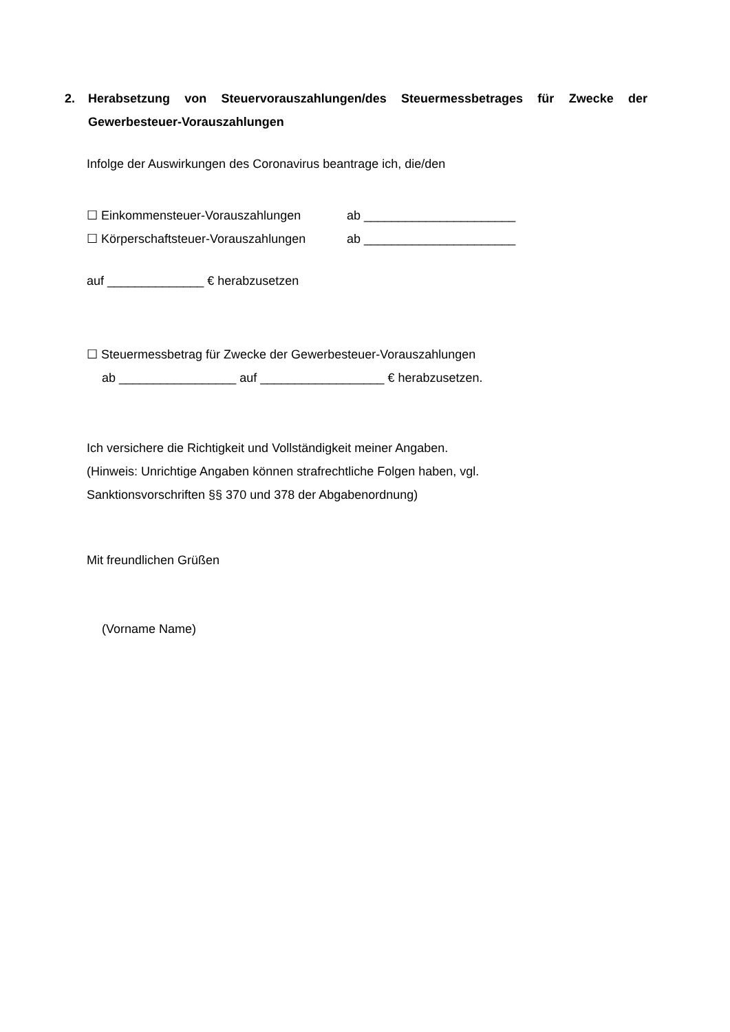2. Herabsetzung von Steuervorauszahlungen/des Steuermessbetrages für Zwecke der Gewerbesteuer-Vorauszahlungen
Infolge der Auswirkungen des Coronavirus beantrage ich, die/den
☐ Einkommensteuer-Vorauszahlungen ab ______________________
☐ Körperschaftsteuer-Vorauszahlungen ab ______________________
auf ______________ € herabzusetzen
☐ Steuermessbetrag für Zwecke der Gewerbesteuer-Vorauszahlungen
ab _________________ auf __________________ € herabzusetzen.
Ich versichere die Richtigkeit und Vollständigkeit meiner Angaben.
(Hinweis: Unrichtige Angaben können strafrechtliche Folgen haben, vgl.
Sanktionsvorschriften §§ 370 und 378 der Abgabenordnung)
Mit freundlichen Grüßen
(Vorname Name)